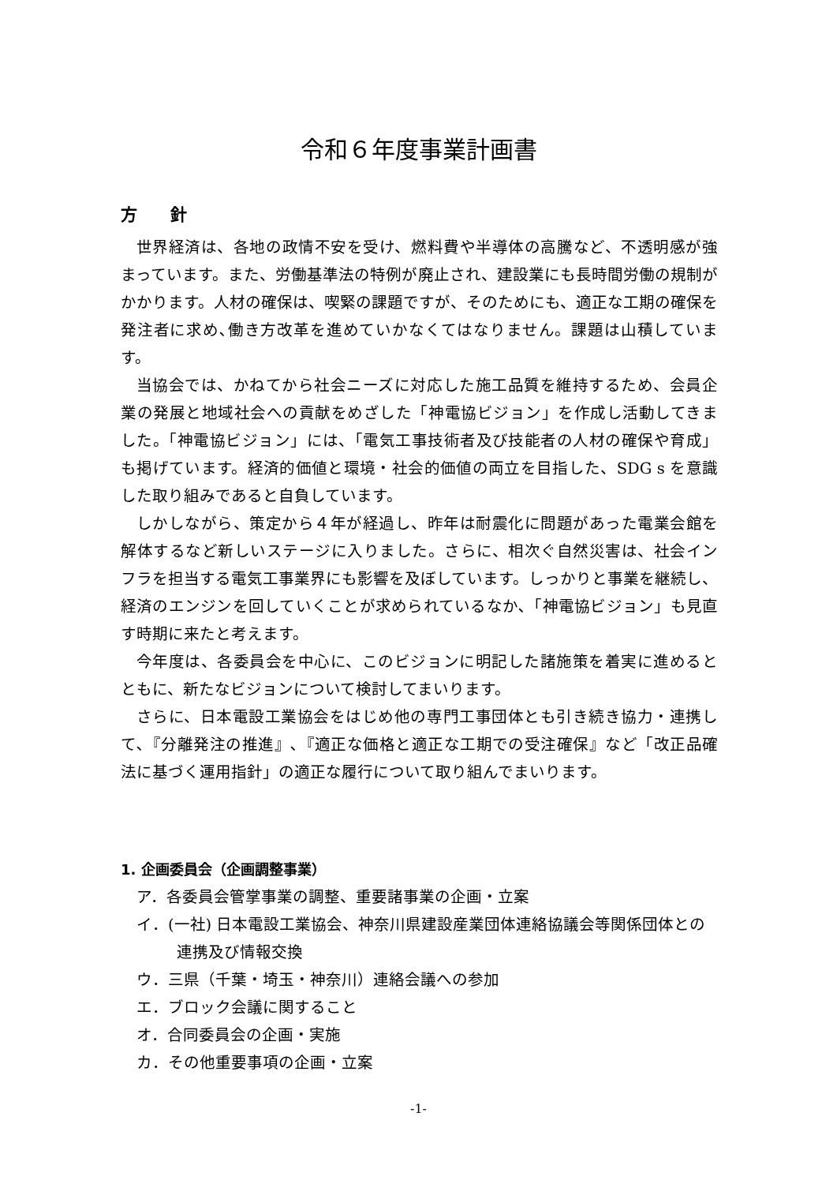令和６年度事業計画書
方　　針
世界経済は、各地の政情不安を受け、燃料費や半導体の高騰など、不透明感が強まっています。また、労働基準法の特例が廃止され、建設業にも長時間労働の規制がかかります。人材の確保は、喫緊の課題ですが、そのためにも、適正な工期の確保を発注者に求め､働き方改革を進めていかなくてはなりません。課題は山積しています。
当協会では、かねてから社会ニーズに対応した施工品質を維持するため、会員企業の発展と地域社会への貢献をめざした「神電協ビジョン」を作成し活動してきました。「神電協ビジョン」には、「電気工事技術者及び技能者の人材の確保や育成」も掲げています。経済的価値と環境・社会的価値の両立を目指した、SDG s を意識した取り組みであると自負しています。
しかしながら、策定から４年が経過し、昨年は耐震化に問題があった電業会館を解体するなど新しいステージに入りました。さらに、相次ぐ自然災害は、社会インフラを担当する電気工事業界にも影響を及ぼしています。しっかりと事業を継続し、経済のエンジンを回していくことが求められているなか､「神電協ビジョン」も見直す時期に来たと考えます。
今年度は、各委員会を中心に、このビジョンに明記した諸施策を着実に進めるとともに、新たなビジョンについて検討してまいります。
さらに、日本電設工業協会をはじめ他の専門工事団体とも引き続き協力・連携して､『分離発注の推進』､『適正な価格と適正な工期での受注確保』など「改正品確法に基づく運用指針」の適正な履行について取り組んでまいります。
1. 企画委員会（企画調整事業）
ア．各委員会管掌事業の調整、重要諸事業の企画・立案
イ．(一社) 日本電設工業協会、神奈川県建設産業団体連絡協議会等関係団体との連携及び情報交換
ウ．三県（千葉・埼玉・神奈川）連絡会議への参加
エ．ブロック会議に関すること
オ．合同委員会の企画・実施
カ．その他重要事項の企画・立案
-1-